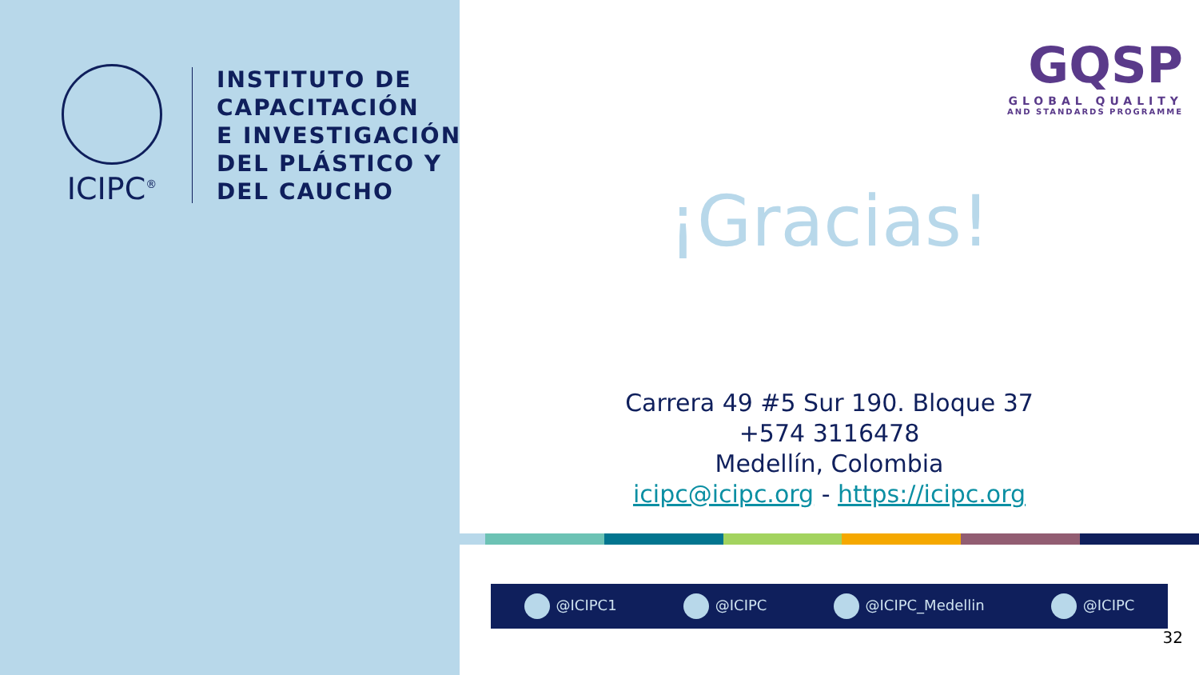ICIPC<sup>®</sup>
INSTITUTO DE
CAPACITACIÓN
E INVESTIGACIÓN
DEL PLÁSTICO Y
DEL CAUCHO
GQSP
GLOBAL QUALITY
AND STANDARDS PROGRAMME
¡Gracias!
Carrera 49 #5 Sur 190. Bloque 37
+574 3116478
Medellín, Colombia
icipc@icipc.org - https://icipc.org
@ICIPC1 @ICIPC @ICIPC_Medellin @ICIPC
32